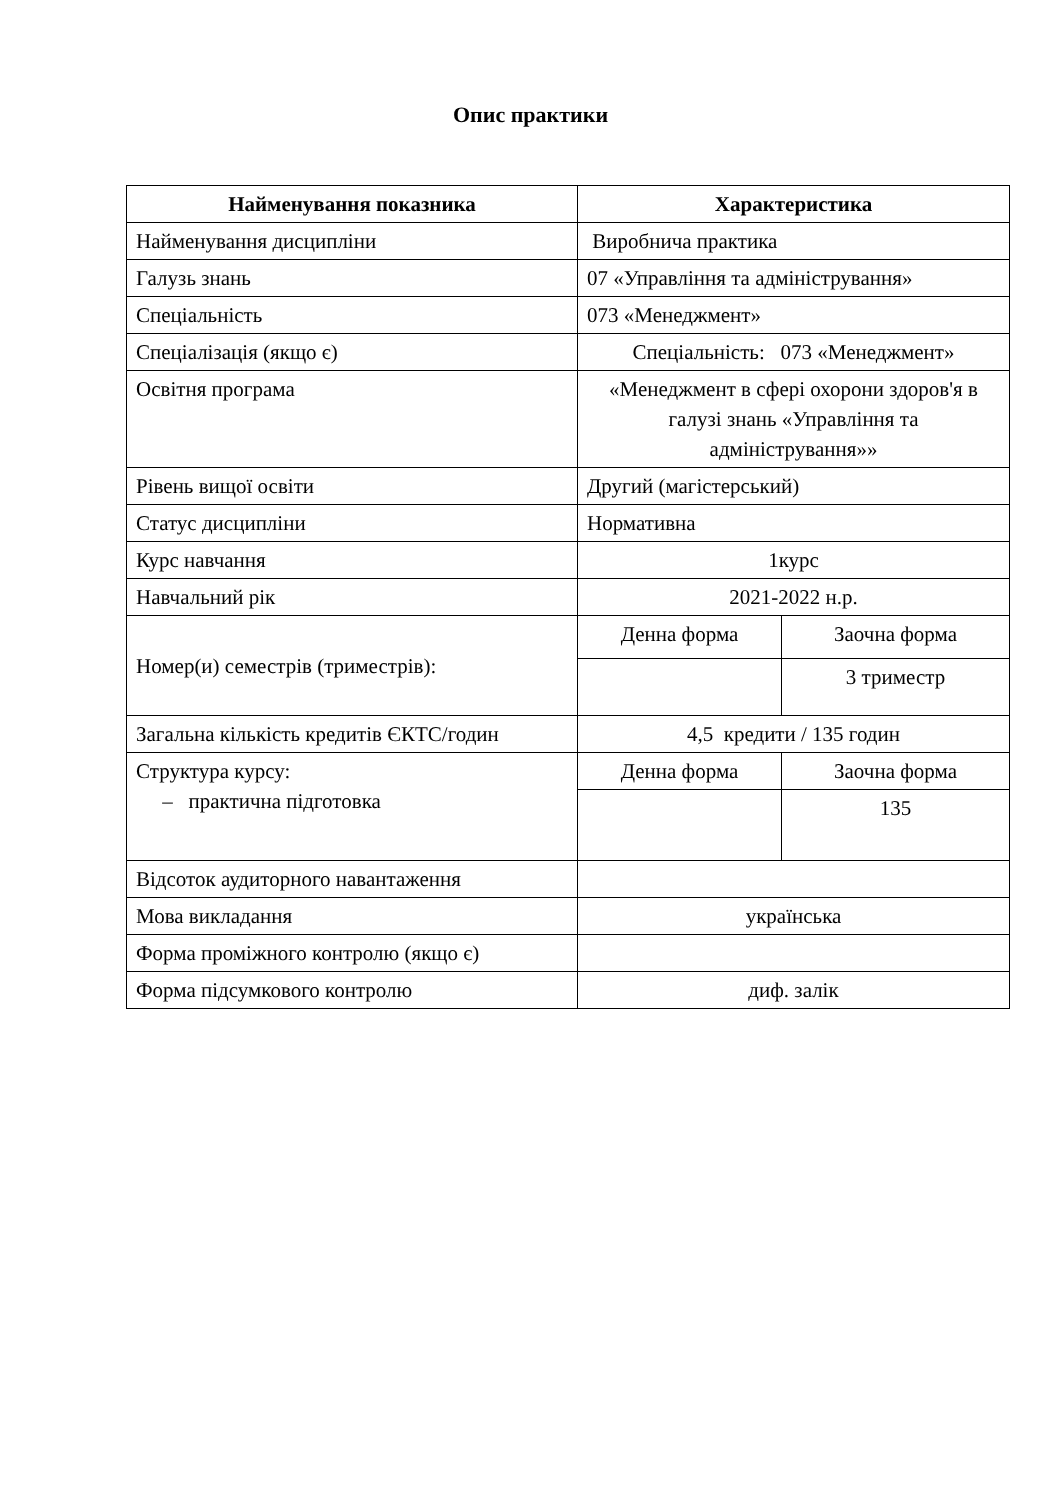Опис практики
| Найменування показника | Характеристика | |
| --- | --- | --- |
| Найменування дисципліни | Виробнича практика | |
| Галузь знань | 07 «Управління та адміністрування» | |
| Спеціальність | 073 «Менеджмент» | |
| Спеціалізація (якщо є) | Спеціальність: 073 «Менеджмент» | |
| Освітня програма | «Менеджмент в сфері охорони здоров'я в галузі знань «Управління та адміністрування»» | |
| Рівень вищої освіти | Другий (магістерський) | |
| Статус дисципліни | Нормативна | |
| Курс навчання | 1курс | |
| Навчальний рік | 2021-2022 н.р. | |
| Номер(и) семестрів (триместрів): | Денна форма | Заочна форма |
| | | 3 триместр |
| Загальна кількість кредитів ЄКТС/годин | 4,5 кредити / 135 годин | |
| Структура курсу: – практична підготовка | Денна форма | Заочна форма |
| | | 135 |
| Відсоток аудиторного навантаження | | |
| Мова викладання | українська | |
| Форма проміжного контролю (якщо є) | | |
| Форма підсумкового контролю | диф. залік | |